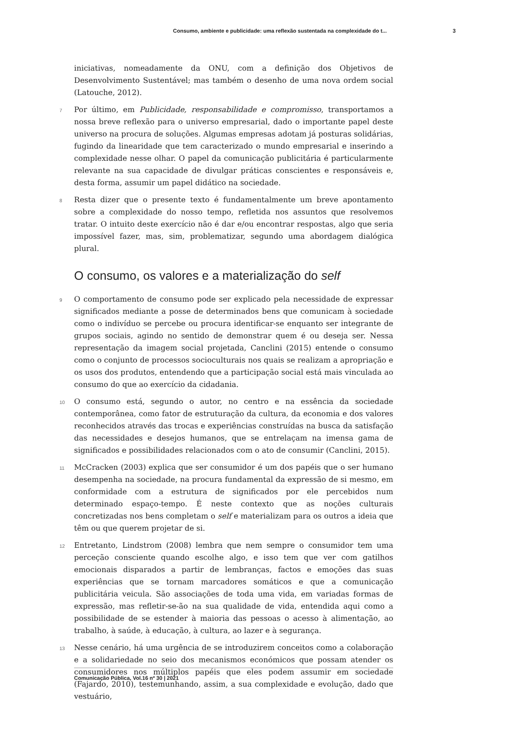Consumo, ambiente e publicidade: uma reflexão sustentada na complexidade do t... 3
iniciativas, nomeadamente da ONU, com a definição dos Objetivos de Desenvolvimento Sustentável; mas também o desenho de uma nova ordem social (Latouche, 2012).
7 Por último, em Publicidade, responsabilidade e compromisso, transportamos a nossa breve reflexão para o universo empresarial, dado o importante papel deste universo na procura de soluções. Algumas empresas adotam já posturas solidárias, fugindo da linearidade que tem caracterizado o mundo empresarial e inserindo a complexidade nesse olhar. O papel da comunicação publicitária é particularmente relevante na sua capacidade de divulgar práticas conscientes e responsáveis e, desta forma, assumir um papel didático na sociedade.
8 Resta dizer que o presente texto é fundamentalmente um breve apontamento sobre a complexidade do nosso tempo, refletida nos assuntos que resolvemos tratar. O intuito deste exercício não é dar e/ou encontrar respostas, algo que seria impossível fazer, mas, sim, problematizar, segundo uma abordagem dialógica plural.
O consumo, os valores e a materialização do self
9 O comportamento de consumo pode ser explicado pela necessidade de expressar significados mediante a posse de determinados bens que comunicam à sociedade como o indivíduo se percebe ou procura identificar-se enquanto ser integrante de grupos sociais, agindo no sentido de demonstrar quem é ou deseja ser. Nessa representação da imagem social projetada, Canclini (2015) entende o consumo como o conjunto de processos socioculturais nos quais se realizam a apropriação e os usos dos produtos, entendendo que a participação social está mais vinculada ao consumo do que ao exercício da cidadania.
10 O consumo está, segundo o autor, no centro e na essência da sociedade contemporânea, como fator de estruturação da cultura, da economia e dos valores reconhecidos através das trocas e experiências construídas na busca da satisfação das necessidades e desejos humanos, que se entrelaçam na imensa gama de significados e possibilidades relacionados com o ato de consumir (Canclini, 2015).
11 McCracken (2003) explica que ser consumidor é um dos papéis que o ser humano desempenha na sociedade, na procura fundamental da expressão de si mesmo, em conformidade com a estrutura de significados por ele percebidos num determinado espaço-tempo. É neste contexto que as noções culturais concretizadas nos bens completam o self e materializam para os outros a ideia que têm ou que querem projetar de si.
12 Entretanto, Lindstrom (2008) lembra que nem sempre o consumidor tem uma perceção consciente quando escolhe algo, e isso tem que ver com gatilhos emocionais disparados a partir de lembranças, factos e emoções das suas experiências que se tornam marcadores somáticos e que a comunicação publicitária veicula. São associações de toda uma vida, em variadas formas de expressão, mas refletir-se-ão na sua qualidade de vida, entendida aqui como a possibilidade de se estender à maioria das pessoas o acesso à alimentação, ao trabalho, à saúde, à educação, à cultura, ao lazer e à segurança.
13 Nesse cenário, há uma urgência de se introduzirem conceitos como a colaboração e a solidariedade no seio dos mecanismos económicos que possam atender os consumidores nos múltiplos papéis que eles podem assumir em sociedade (Fajardo, 2010), testemunhando, assim, a sua complexidade e evolução, dado que vestuário,
Comunicação Pública, Vol.16 nº 30 | 2021